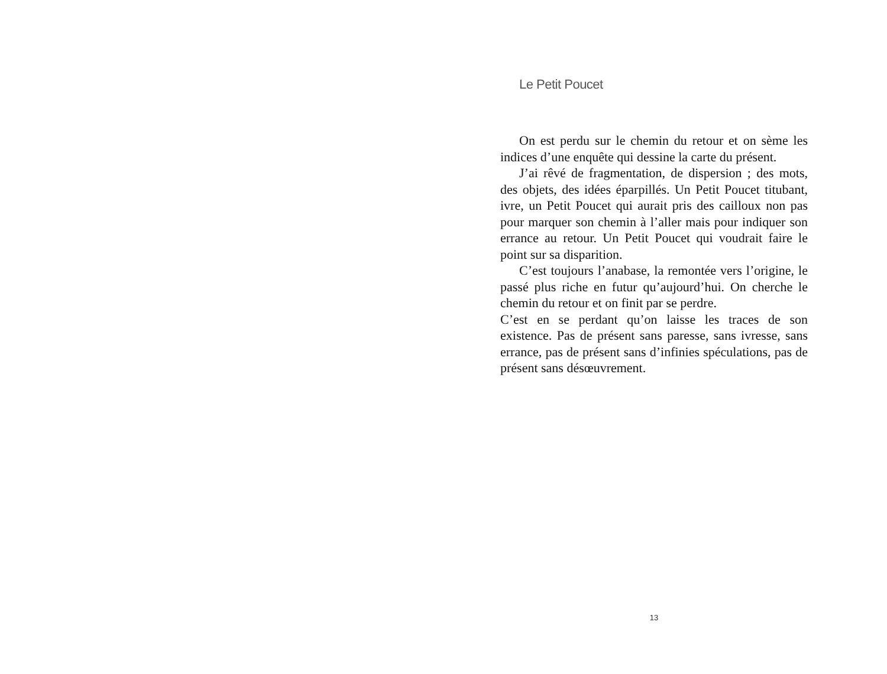Le Petit Poucet
On est perdu sur le chemin du retour et on sème les indices d’une enquête qui dessine la carte du présent.
J’ai rêvé de fragmentation, de dispersion ; des mots, des objets, des idées éparpillés. Un Petit Poucet titubant, ivre, un Petit Poucet qui aurait pris des cailloux non pas pour marquer son chemin à l’aller mais pour indiquer son errance au retour. Un Petit Poucet qui voudrait faire le point sur sa disparition.
C’est toujours l’anabase, la remontée vers l’origine, le passé plus riche en futur qu’aujourd’hui. On cherche le chemin du retour et on finit par se perdre.
C’est en se perdant qu’on laisse les traces de son existence. Pas de présent sans paresse, sans ivresse, sans errance, pas de présent sans d’infinies spéculations, pas de présent sans désœuvrement.
13